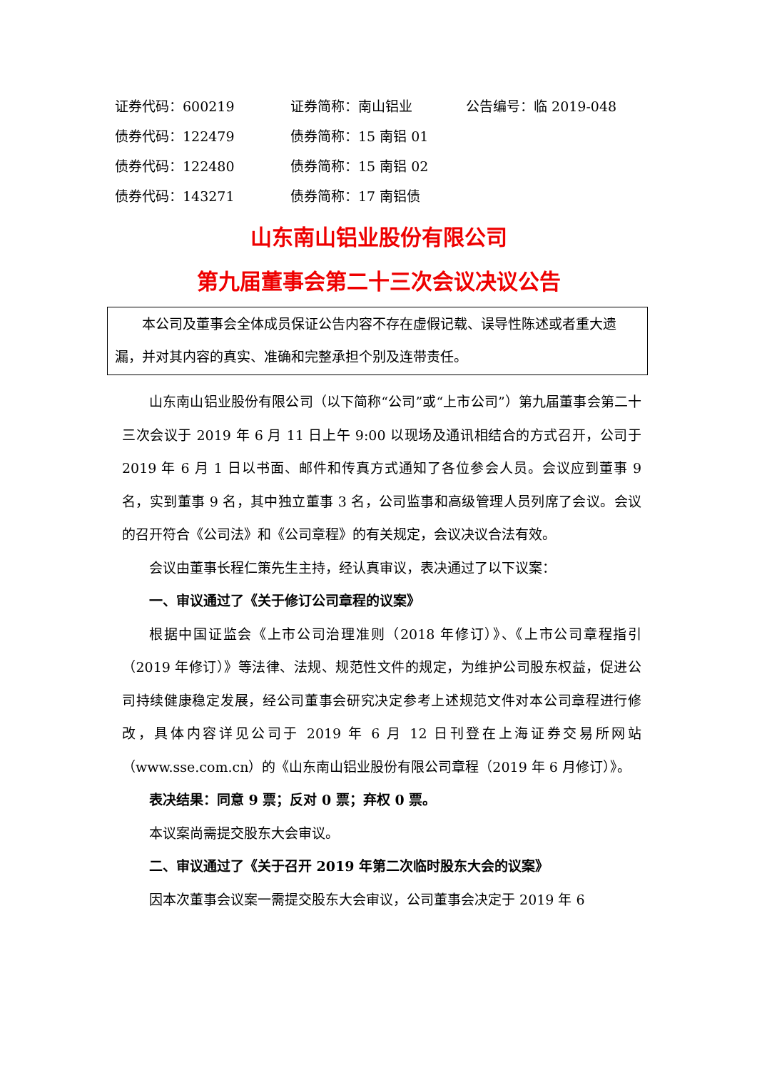证券代码：600219 证券简称：南山铝业 公告编号：临 2019-048
债券代码：122479 债券简称：15 南铝 01
债券代码：122480 债券简称：15 南铝 02
债券代码：143271 债券简称：17 南铝债
山东南山铝业股份有限公司
第九届董事会第二十三次会议决议公告
本公司及董事会全体成员保证公告内容不存在虚假记载、误导性陈述或者重大遗漏，并对其内容的真实、准确和完整承担个别及连带责任。
山东南山铝业股份有限公司（以下简称“公司”或“上市公司”）第九届董事会第二十三次会议于 2019 年 6 月 11 日上午 9:00 以现场及通讯相结合的方式召开，公司于 2019 年 6 月 1 日以书面、邮件和传真方式通知了各位参会人员。会议应到董事 9 名，实到董事 9 名，其中独立董事 3 名，公司监事和高级管理人员列席了会议。会议的召开符合《公司法》和《公司章程》的有关规定，会议决议合法有效。
会议由董事长程仁策先生主持，经认真审议，表决通过了以下议案：
一、审议通过了《关于修订公司章程的议案》
根据中国证监会《上市公司治理准则（2018 年修订）》、《上市公司章程指引（2019 年修订）》等法律、法规、规范性文件的规定，为维护公司股东权益，促进公司持续健康稳定发展，经公司董事会研究决定参考上述规范文件对本公司章程进行修改，具体内容详见公司于 2019 年 6 月 12 日刊登在上海证券交易所网站（www.sse.com.cn）的《山东南山铝业股份有限公司章程（2019 年 6 月修订）》。
表决结果：同意 9 票；反对 0 票；弃权 0 票。
本议案尚需提交股东大会审议。
二、审议通过了《关于召开 2019 年第二次临时股东大会的议案》
因本次董事会议案一需提交股东大会审议，公司董事会决定于 2019 年 6